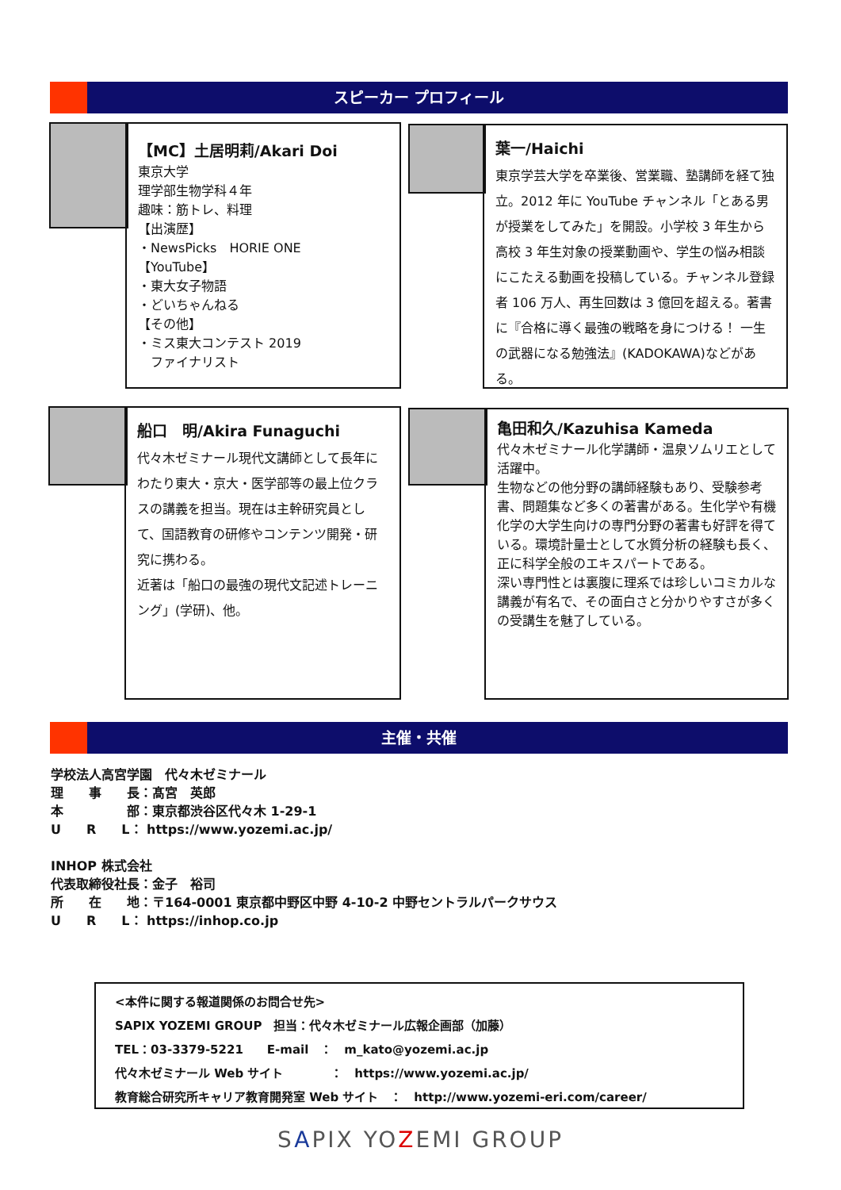スピーカー プロフィール
【MC】土居明莉/Akari Doi
東京大学
理学部生物学科４年
趣味：筋トレ、料理
【出演歴】
・NewsPicks　HORIE ONE
【YouTube】
・東大女子物語
・どいちゃんねる
【その他】
・ミス東大コンテスト 2019
　ファイナリスト
葉一/Haichi
東京学芸大学を卒業後、営業職、塾講師を経て独立。2012 年に YouTube チャンネル「とある男が授業をしてみた」を開設。小学校 3 年生から高校 3 年生対象の授業動画や、学生の悩み相談にこたえる動画を投稿している。チャンネル登録者 106 万人、再生回数は 3 億回を超える。著書に『合格に導く最強の戦略を身につける！ 一生の武器になる勉強法』(KADOKAWA)などがある。
船口　明/Akira Funaguchi
代々木ゼミナール現代文講師として長年にわたり東大・京大・医学部等の最上位クラスの講義を担当。現在は主幹研究員として、国語教育の研修やコンテンツ開発・研究に携わる。
近著は「船口の最強の現代文記述トレーニング」(学研)、他。
亀田和久/Kazuhisa Kameda
代々木ゼミナール化学講師・温泉ソムリエとして活躍中。
生物などの他分野の講師経験もあり、受験参考書、問題集など多くの著書がある。生化学や有機化学の大学生向けの専門分野の著書も好評を得ている。環境計量士として水質分析の経験も長く、正に科学全般のエキスパートである。
深い専門性とは裏腹に理系では珍しいコミカルな講義が有名で、その面白さと分かりやすさが多くの受講生を魅了している。
主催・共催
学校法人高宮学園　代々木ゼミナール
理　　事　　長：髙宮　英郎
本　　　　　部：東京都渋谷区代々木 1-29-1
U　　R　　L： https://www.yozemi.ac.jp/
INHOP 株式会社
代表取締役社長：金子　裕司
所　　在　　地：〒164-0001 東京都中野区中野 4-10-2 中野セントラルパークサウス
U　　R　　L： https://inhop.co.jp
<本件に関する報道関係のお問合せ先>
SAPIX YOZEMI GROUP　担当：代々木ゼミナール広報企画部（加藤）
TEL：03-3379-5221　　E-mail　：　m_kato@yozemi.ac.jp
代々木ゼミナール Web サイト　　　　：　https://www.yozemi.ac.jp/
教育総合研究所キャリア教育開発室 Web サイト　：　http://www.yozemi-eri.com/career/
SAPIX YOZEMI GROUP